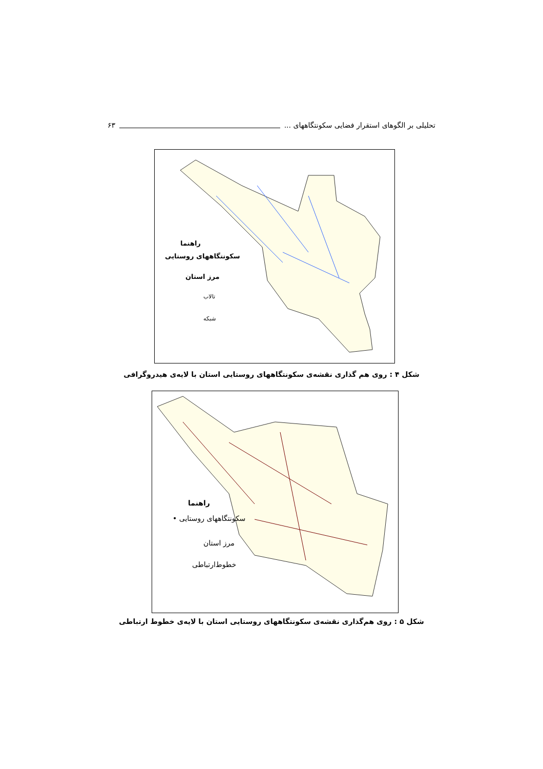تحلیلی بر الگوهای استقرار فضایی سکونتگاههای ... ۶۳
راهنما
سکونتگاههای روستایی
مرز استان
تالاب
شبکه
شکل ۴ : روی هم گذاری نقشه‌ی سکونتگاههای روستایی استان با لایه‌ی هیدروگرافی
راهنما
سکونتگاههای روستایی •
مرز استان
خطوط‌ارتباطی
شکل ۵ : روی هم‌گذاری نقشه‌ی سکونتگاههای روستایی استان با لایه‌ی خطوط ارتباطی